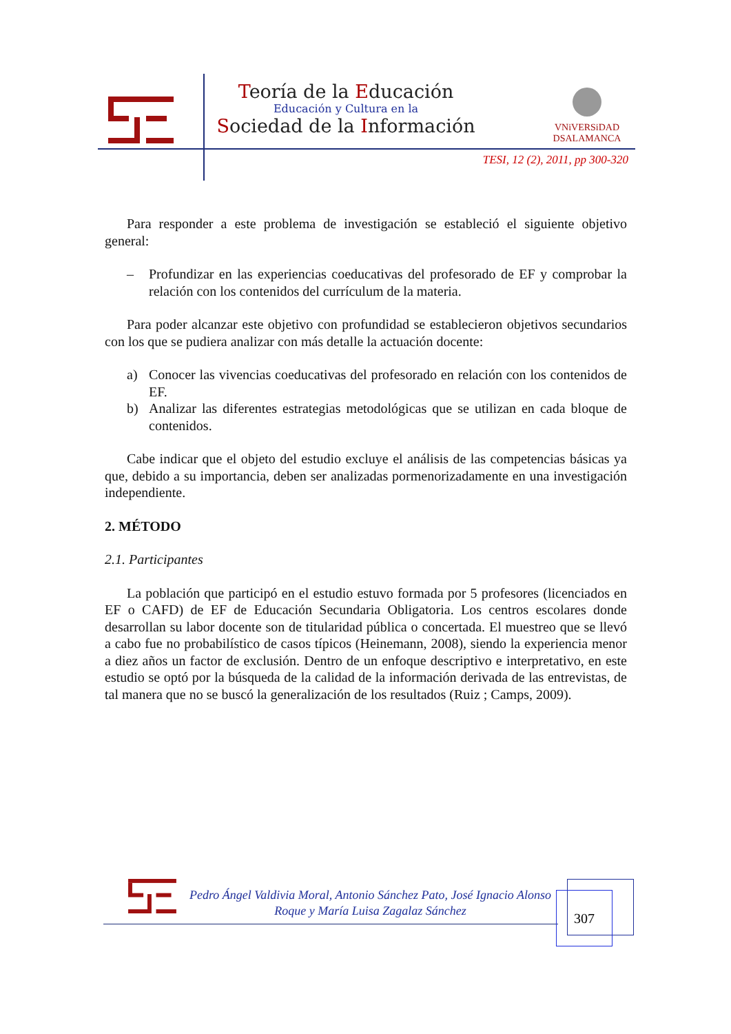Teoría de la Educación
Educación y Cultura en la
Sociedad de la Información
VNiVERSiDAD
DSALAMANCA
TESI, 12 (2), 2011, pp 300-320
Para responder a este problema de investigación se estableció el siguiente objetivo general:
– Profundizar en las experiencias coeducativas del profesorado de EF y comprobar la relación con los contenidos del currículum de la materia.
Para poder alcanzar este objetivo con profundidad se establecieron objetivos secundarios con los que se pudiera analizar con más detalle la actuación docente:
a) Conocer las vivencias coeducativas del profesorado en relación con los contenidos de EF.
b) Analizar las diferentes estrategias metodológicas que se utilizan en cada bloque de contenidos.
Cabe indicar que el objeto del estudio excluye el análisis de las competencias básicas ya que, debido a su importancia, deben ser analizadas pormenorizadamente en una investigación independiente.
2. MÉTODO
2.1. Participantes
La población que participó en el estudio estuvo formada por 5 profesores (licenciados en EF o CAFD) de EF de Educación Secundaria Obligatoria. Los centros escolares donde desarrollan su labor docente son de titularidad pública o concertada. El muestreo que se llevó a cabo fue no probabilístico de casos típicos (Heinemann, 2008), siendo la experiencia menor a diez años un factor de exclusión. Dentro de un enfoque descriptivo e interpretativo, en este estudio se optó por la búsqueda de la calidad de la información derivada de las entrevistas, de tal manera que no se buscó la generalización de los resultados (Ruiz ; Camps, 2009).
Pedro Ángel Valdivia Moral, Antonio Sánchez Pato, José Ignacio Alonso Roque y María Luisa Zagalaz Sánchez
307